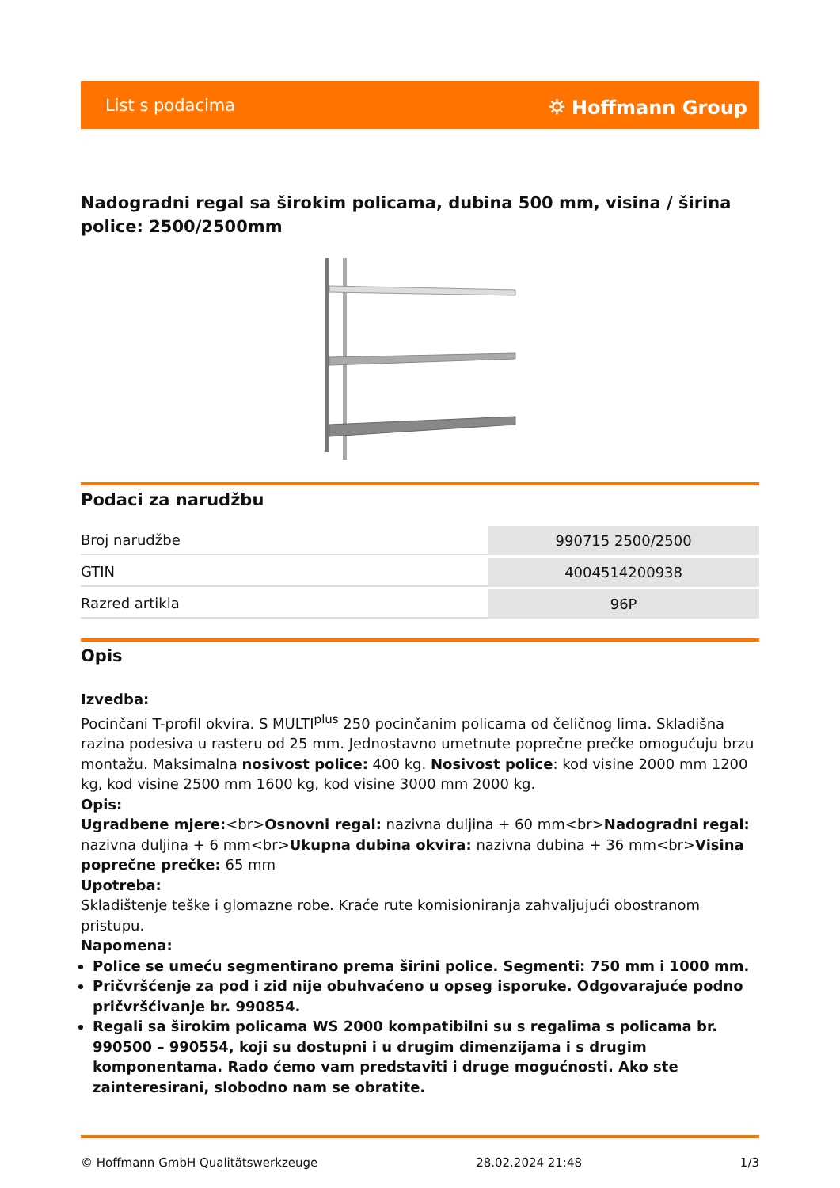List s podacima ⛭ Hoffmann Group
Nadogradni regal sa širokim policama, dubina 500 mm, visina / širina police: 2500/2500mm
Podaci za narudžbu
| Broj narudžbe | 990715 2500/2500 |
| GTIN | 4004514200938 |
| Razred artikla | 96P |
Opis
Izvedba:
Pocinčani T-profil okvira. S MULTI<sup>plus</sup> 250 pocinčanim policama od čeličnog lima. Skladišna razina podesiva u rasteru od 25 mm. Jednostavno umetnute poprečne prečke omogućuju brzu montažu. Maksimalna nosivost police: 400 kg. Nosivost police: kod visine 2000 mm 1200 kg, kod visine 2500 mm 1600 kg, kod visine 3000 mm 2000 kg.
Opis:
Ugradbene mjere:<br>Osnovni regal: nazivna duljina + 60 mm<br>Nadogradni regal: nazivna duljina + 6 mm<br>Ukupna dubina okvira: nazivna dubina + 36 mm<br>Visina poprečne prečke: 65 mm
Upotreba:
Skladištenje teške i glomazne robe. Kraće rute komisioniranja zahvaljujući obostranom pristupu.
Napomena:
Police se umeću segmentirano prema širini police. Segmenti: 750 mm i 1000 mm.
Pričvršćenje za pod i zid nije obuhvaćeno u opseg isporuke. Odgovarajuće podno pričvršćivanje br. 990854.
Regali sa širokim policama WS 2000 kompatibilni su s regalima s policama br. 990500 – 990554, koji su dostupni i u drugim dimenzijama i s drugim komponentama. Rado ćemo vam predstaviti i druge mogućnosti. Ako ste zainteresirani, slobodno nam se obratite.
© Hoffmann GmbH Qualitätswerkzeuge 28.02.2024 21:48 1/3